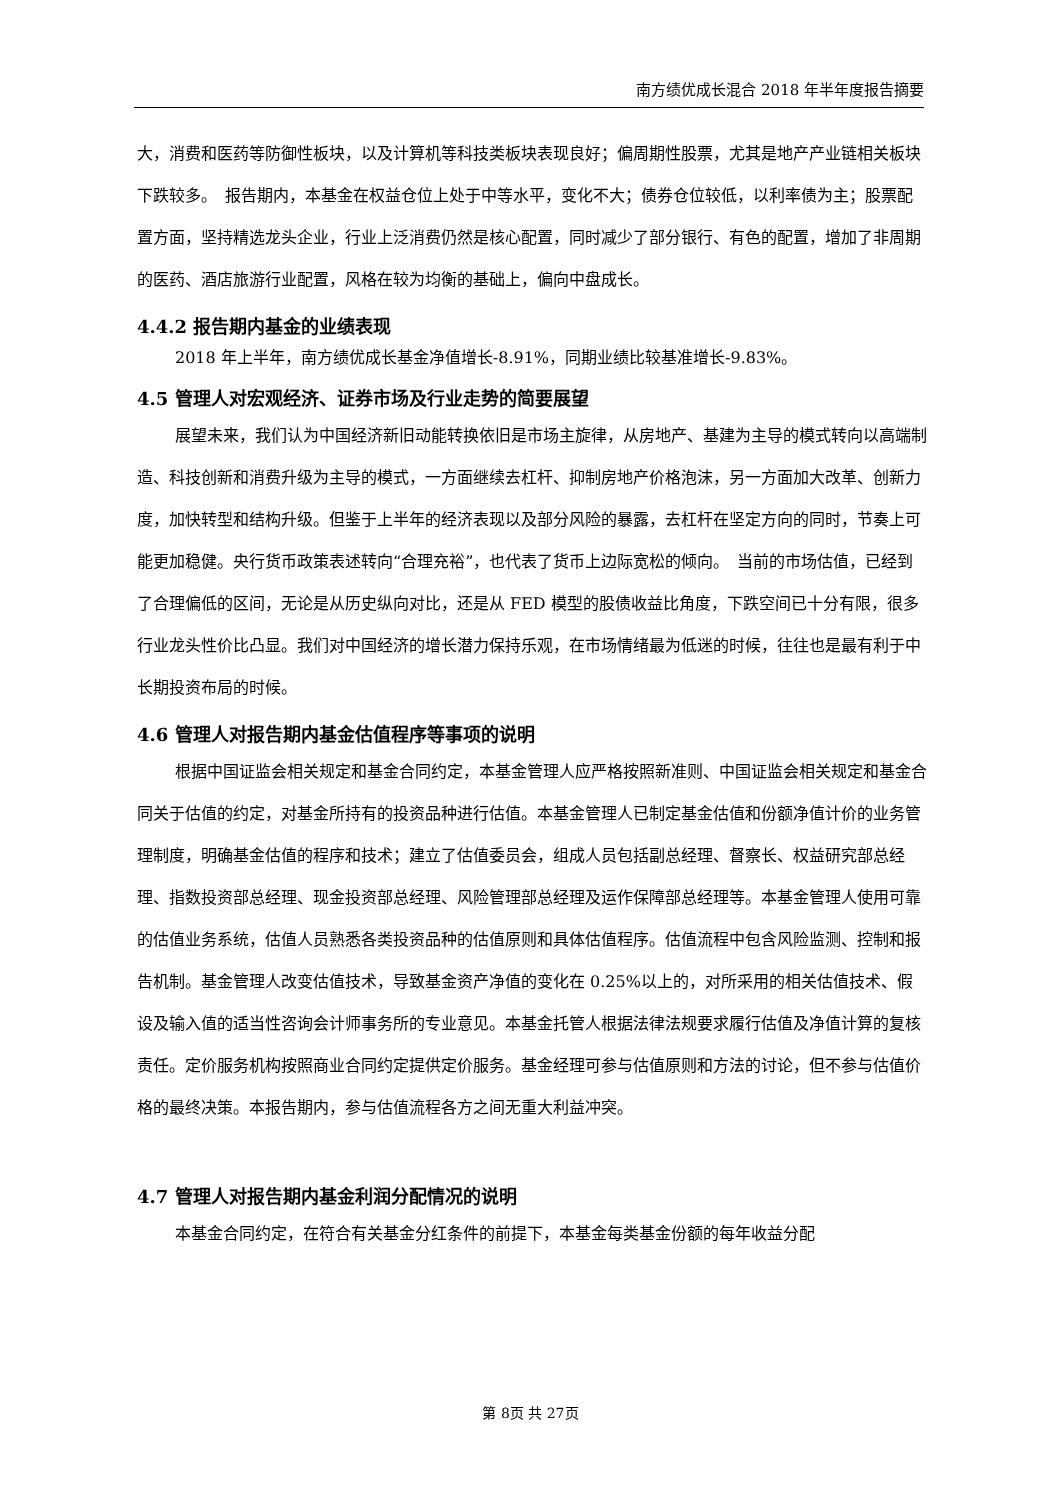南方绩优成长混合 2018 年半年度报告摘要
大，消费和医药等防御性板块，以及计算机等科技类板块表现良好；偏周期性股票，尤其是地产产业链相关板块下跌较多。　报告期内，本基金在权益仓位上处于中等水平，变化不大；债券仓位较低，以利率债为主；股票配置方面，坚持精选龙头企业，行业上泛消费仍然是核心配置，同时减少了部分银行、有色的配置，增加了非周期的医药、酒店旅游行业配置，风格在较为均衡的基础上，偏向中盘成长。
4.4.2 报告期内基金的业绩表现
2018 年上半年，南方绩优成长基金净值增长-8.91%，同期业绩比较基准增长-9.83%。
4.5 管理人对宏观经济、证券市场及行业走势的简要展望
展望未来，我们认为中国经济新旧动能转换依旧是市场主旋律，从房地产、基建为主导的模式转向以高端制造、科技创新和消费升级为主导的模式，一方面继续去杠杆、抑制房地产价格泡沫，另一方面加大改革、创新力度，加快转型和结构升级。但鉴于上半年的经济表现以及部分风险的暴露，去杠杆在坚定方向的同时，节奏上可能更加稳健。央行货币政策表述转向“合理充裕”，也代表了货币上边际宽松的倾向。　当前的市场估值，已经到了合理偏低的区间，无论是从历史纵向对比，还是从 FED 模型的股债收益比角度，下跌空间已十分有限，很多行业龙头性价比凸显。我们对中国经济的增长潜力保持乐观，在市场情绪最为低迷的时候，往往也是最有利于中长期投资布局的时候。
4.6 管理人对报告期内基金估值程序等事项的说明
根据中国证监会相关规定和基金合同约定，本基金管理人应严格按照新准则、中国证监会相关规定和基金合同关于估值的约定，对基金所持有的投资品种进行估值。本基金管理人已制定基金估值和份额净值计价的业务管理制度，明确基金估值的程序和技术；建立了估值委员会，组成人员包括副总经理、督察长、权益研究部总经理、指数投资部总经理、现金投资部总经理、风险管理部总经理及运作保障部总经理等。本基金管理人使用可靠的估值业务系统，估值人员熟悉各类投资品种的估值原则和具体估值程序。估值流程中包含风险监测、控制和报告机制。基金管理人改变估值技术，导致基金资产净值的变化在 0.25%以上的，对所采用的相关估值技术、假设及输入值的适当性咨询会计师事务所的专业意见。本基金托管人根据法律法规要求履行估值及净值计算的复核责任。定价服务机构按照商业合同约定提供定价服务。基金经理可参与估值原则和方法的讨论，但不参与估值价格的最终决策。本报告期内，参与估值流程各方之间无重大利益冲突。
4.7 管理人对报告期内基金利润分配情况的说明
本基金合同约定，在符合有关基金分红条件的前提下，本基金每类基金份额的每年收益分配
第 8页 共 27页